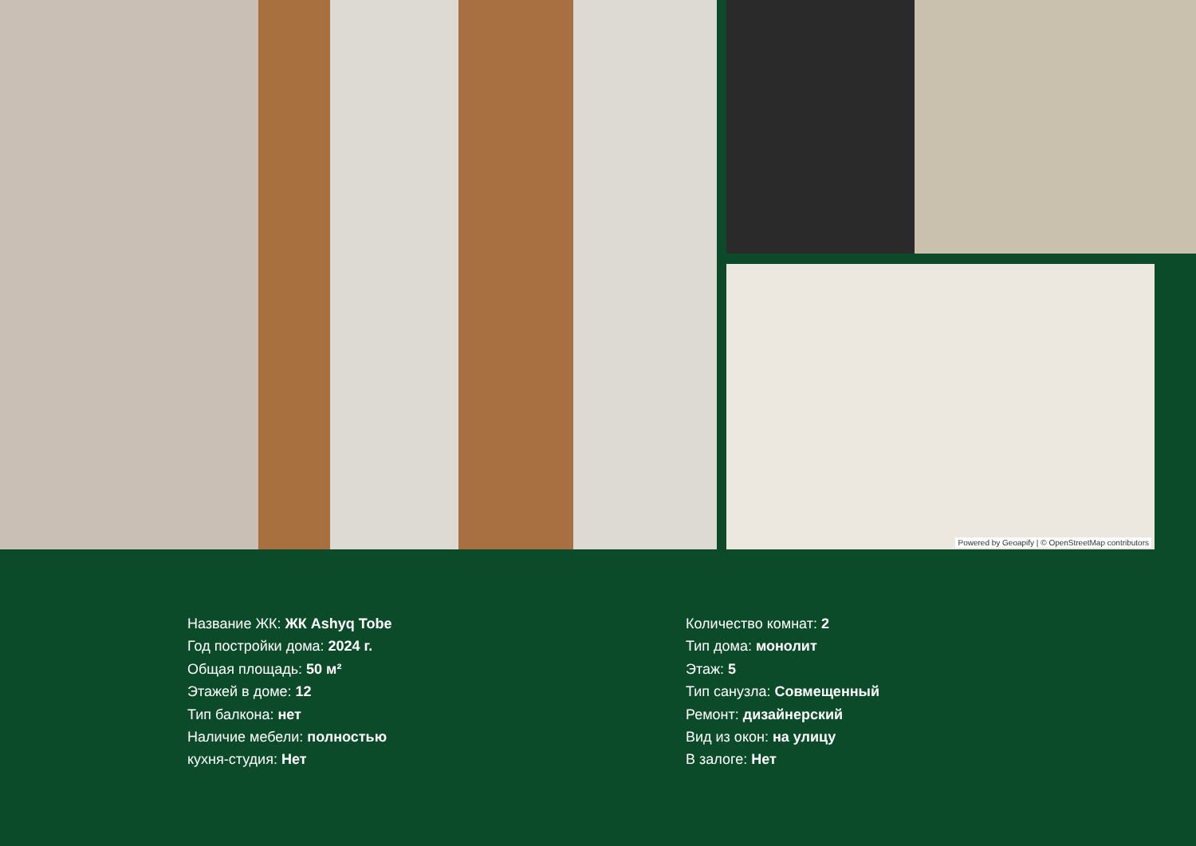Powered by Geoapify | © OpenStreetMap contributors
Название ЖК: ЖК Ashyq Tobe
Год постройки дома: 2024 г.
Общая площадь: 50 м²
Этажей в доме: 12
Тип балкона: нет
Наличие мебели: полностью
кухня-студия: Нет
Количество комнат: 2
Тип дома: монолит
Этаж: 5
Тип санузла: Совмещенный
Ремонт: дизайнерский
Вид из окон: на улицу
В залоге: Нет